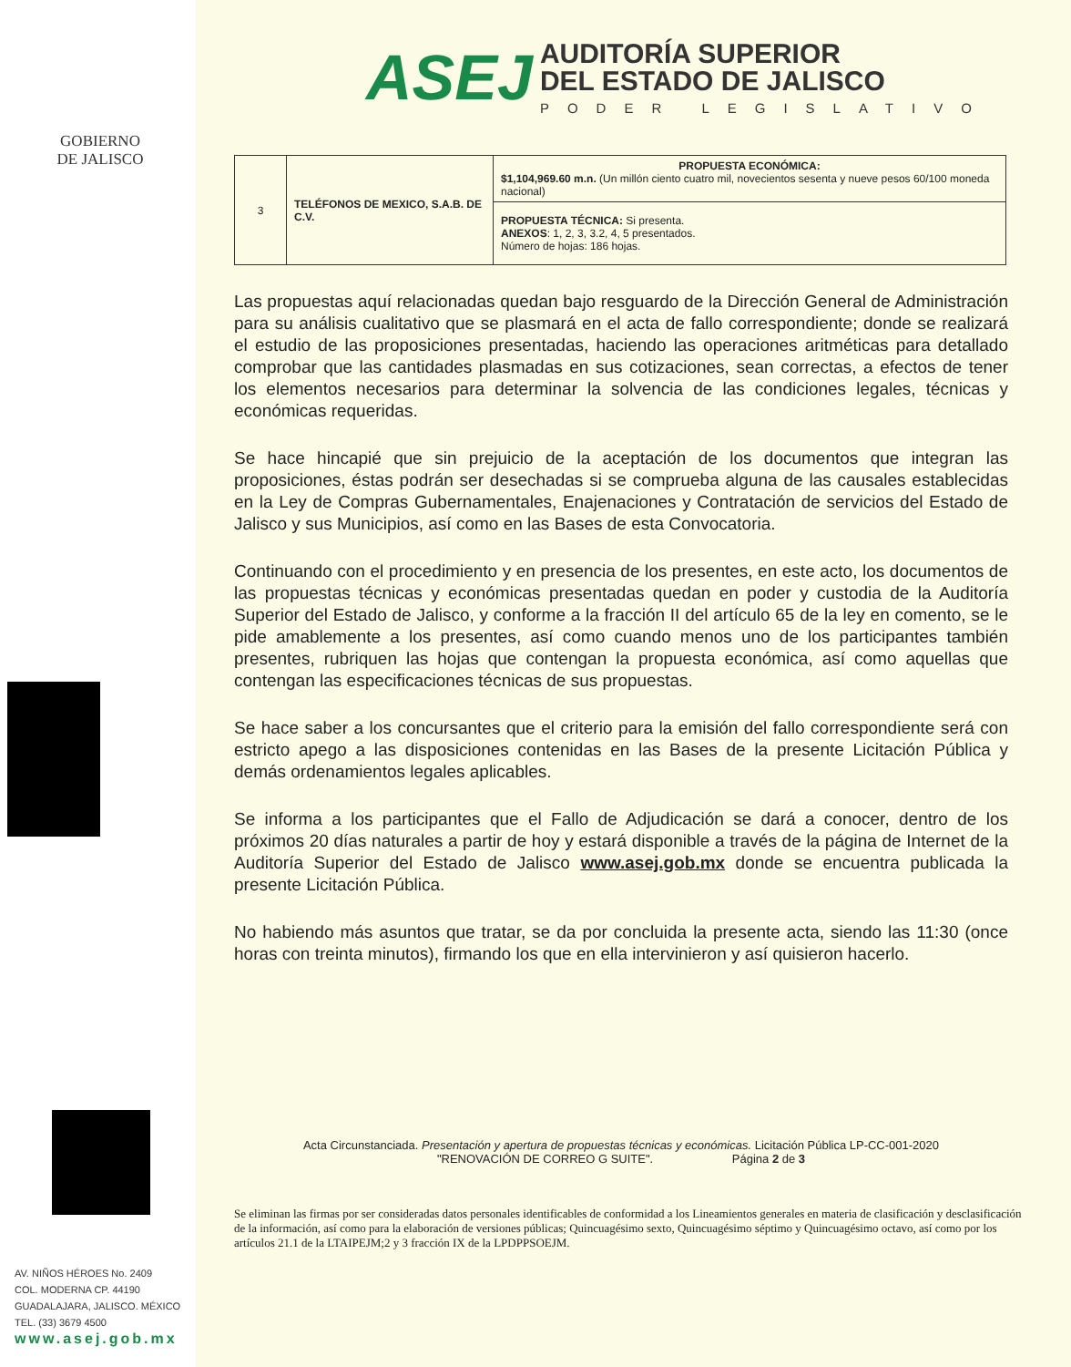GOBIERNO
DE JALISCO
AV. NIÑOS HÉROES No. 2409
COL. MODERNA CP. 44190
GUADALAJARA, JALISCO. MÉXICO
TEL. (33) 3679 4500
www.asej.gob.mx
ASEJ
AUDITORÍA SUPERIOR
DEL ESTADO DE JALISCO
PODER LEGISLATIVO
| 3 | TELÉFONOS DE MEXICO, S.A.B. DE C.V. | PROPUESTA ECONÓMICA: $1,104,969.60 m.n. (Un millón ciento cuatro mil, novecientos sesenta y nueve pesos 60/100 moneda nacional) |
| | | PROPUESTA TÉCNICA: Si presenta. ANEXOS : 1, 2, 3, 3.2, 4, 5 presentados. Número de hojas: 186 hojas. |
Las propuestas aquí relacionadas quedan bajo resguardo de la Dirección General de Administración para su análisis cualitativo que se plasmará en el acta de fallo correspondiente; donde se realizará el estudio de las proposiciones presentadas, haciendo las operaciones aritméticas para detallado comprobar que las cantidades plasmadas en sus cotizaciones, sean correctas, a efectos de tener los elementos necesarios para determinar la solvencia de las condiciones legales, técnicas y económicas requeridas.
Se hace hincapié que sin prejuicio de la aceptación de los documentos que integran las proposiciones, éstas podrán ser desechadas si se comprueba alguna de las causales establecidas en la Ley de Compras Gubernamentales, Enajenaciones y Contratación de servicios del Estado de Jalisco y sus Municipios, así como en las Bases de esta Convocatoria.
Continuando con el procedimiento y en presencia de los presentes, en este acto, los documentos de las propuestas técnicas y económicas presentadas quedan en poder y custodia de la Auditoría Superior del Estado de Jalisco, y conforme a la fracción II del artículo 65 de la ley en comento, se le pide amablemente a los presentes, así como cuando menos uno de los participantes también presentes, rubriquen las hojas que contengan la propuesta económica, así como aquellas que contengan las especificaciones técnicas de sus propuestas.
Se hace saber a los concursantes que el criterio para la emisión del fallo correspondiente será con estricto apego a las disposiciones contenidas en las Bases de la presente Licitación Pública y demás ordenamientos legales aplicables.
Se informa a los participantes que el Fallo de Adjudicación se dará a conocer, dentro de los próximos 20 días naturales a partir de hoy y estará disponible a través de la página de Internet de la Auditoría Superior del Estado de Jalisco www.asej.gob.mx donde se encuentra publicada la presente Licitación Pública.
No habiendo más asuntos que tratar, se da por concluida la presente acta, siendo las 11:30 (once horas con treinta minutos), firmando los que en ella intervinieron y así quisieron hacerlo.
Acta Circunstanciada. Presentación y apertura de propuestas técnicas y económicas. Licitación Pública LP-CC-001-2020
"RENOVACIÓN DE CORREO G SUITE". Página 2 de 3
Se eliminan las firmas por ser consideradas datos personales identificables de conformidad a los Lineamientos generales en materia de clasificación y desclasificación de la información, así como para la elaboración de versiones públicas; Quincuagésimo sexto, Quincuagésimo séptimo y Quincuagésimo octavo, así como por los artículos 21.1 de la LTAIPEJM;2 y 3 fracción IX de la LPDPPSOEJM.